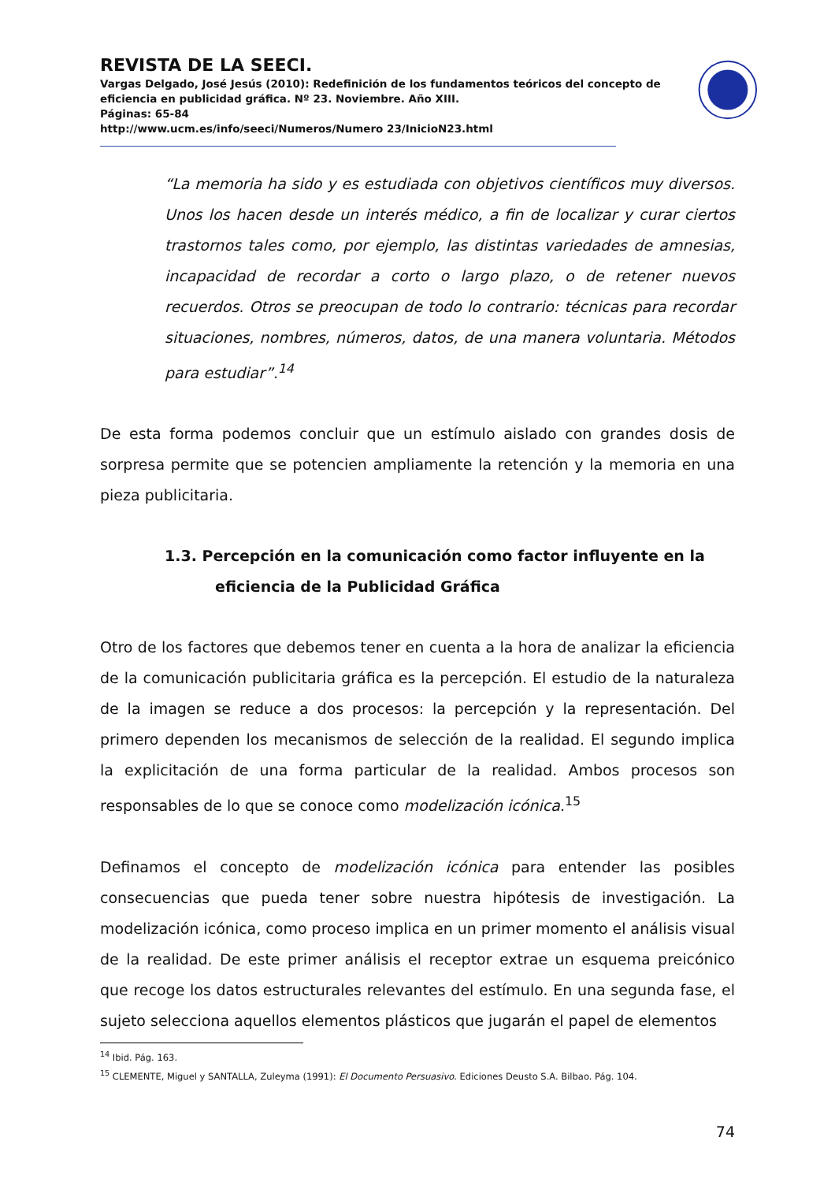REVISTA DE LA SEECI.
Vargas Delgado, José Jesús (2010): Redefinición de los fundamentos teóricos del concepto de eficiencia en publicidad gráfica. Nº 23. Noviembre. Año XIII.
Páginas: 65-84
http://www.ucm.es/info/seeci/Numeros/Numero 23/InicioN23.html
“La memoria ha sido y es estudiada con objetivos científicos muy diversos. Unos los hacen desde un interés médico, a fin de localizar y curar ciertos trastornos tales como, por ejemplo, las distintas variedades de amnesias, incapacidad de recordar a corto o largo plazo, o de retener nuevos recuerdos. Otros se preocupan de todo lo contrario: técnicas para recordar situaciones, nombres, números, datos, de una manera voluntaria. Métodos para estudiar”.<sup>14</sup>
De esta forma podemos concluir que un estímulo aislado con grandes dosis de sorpresa permite que se potencien ampliamente la retención y la memoria en una pieza publicitaria.
1.3. Percepción en la comunicación como factor influyente en la eficiencia de la Publicidad Gráfica
Otro de los factores que debemos tener en cuenta a la hora de analizar la eficiencia de la comunicación publicitaria gráfica es la percepción. El estudio de la naturaleza de la imagen se reduce a dos procesos: la percepción y la representación. Del primero dependen los mecanismos de selección de la realidad. El segundo implica la explicitación de una forma particular de la realidad. Ambos procesos son responsables de lo que se conoce como modelización icónica.<sup>15</sup>
Definamos el concepto de modelización icónica para entender las posibles consecuencias que pueda tener sobre nuestra hipótesis de investigación. La modelización icónica, como proceso implica en un primer momento el análisis visual de la realidad. De este primer análisis el receptor extrae un esquema preicónico que recoge los datos estructurales relevantes del estímulo. En una segunda fase, el sujeto selecciona aquellos elementos plásticos que jugarán el papel de elementos
<sup>14</sup> Ibid. Pág. 163.
<sup>15</sup> CLEMENTE, Miguel y SANTALLA, Zuleyma (1991): El Documento Persuasivo. Ediciones Deusto S.A. Bilbao. Pág. 104.
74